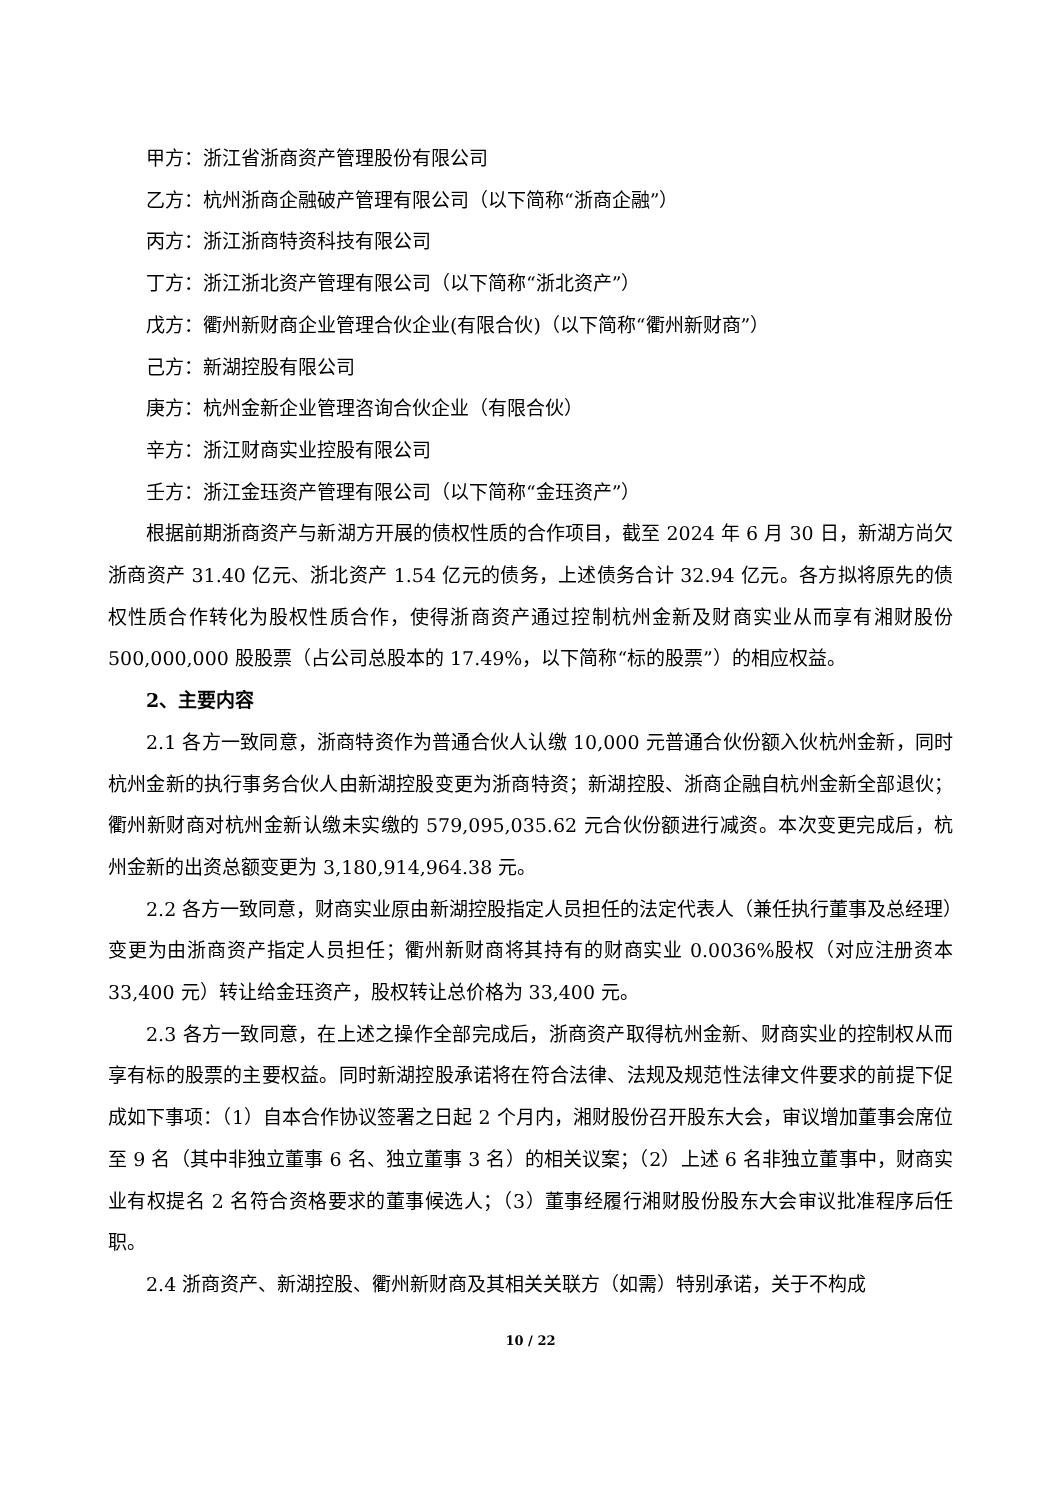甲方：浙江省浙商资产管理股份有限公司
乙方：杭州浙商企融破产管理有限公司（以下简称“浙商企融”）
丙方：浙江浙商特资科技有限公司
丁方：浙江浙北资产管理有限公司（以下简称“浙北资产”）
戊方：衢州新财商企业管理合伙企业(有限合伙)（以下简称“衢州新财商”）
己方：新湖控股有限公司
庚方：杭州金新企业管理咨询合伙企业（有限合伙）
辛方：浙江财商实业控股有限公司
壬方：浙江金珏资产管理有限公司（以下简称“金珏资产”）
根据前期浙商资产与新湖方开展的债权性质的合作项目，截至 2024 年 6 月 30 日，新湖方尚欠浙商资产 31.40 亿元、浙北资产 1.54 亿元的债务，上述债务合计 32.94 亿元。各方拟将原先的债权性质合作转化为股权性质合作，使得浙商资产通过控制杭州金新及财商实业从而享有湘财股份 500,000,000 股股票（占公司总股本的 17.49%，以下简称“标的股票”）的相应权益。
2、主要内容
2.1 各方一致同意，浙商特资作为普通合伙人认缴 10,000 元普通合伙份额入伙杭州金新，同时杭州金新的执行事务合伙人由新湖控股变更为浙商特资；新湖控股、浙商企融自杭州金新全部退伙；衢州新财商对杭州金新认缴未实缴的 579,095,035.62 元合伙份额进行减资。本次变更完成后，杭州金新的出资总额变更为 3,180,914,964.38 元。
2.2 各方一致同意，财商实业原由新湖控股指定人员担任的法定代表人（兼任执行董事及总经理）变更为由浙商资产指定人员担任；衢州新财商将其持有的财商实业 0.0036%股权（对应注册资本 33,400 元）转让给金珏资产，股权转让总价格为 33,400 元。
2.3 各方一致同意，在上述之操作全部完成后，浙商资产取得杭州金新、财商实业的控制权从而享有标的股票的主要权益。同时新湖控股承诺将在符合法律、法规及规范性法律文件要求的前提下促成如下事项：（1）自本合作协议签署之日起 2 个月内，湘财股份召开股东大会，审议增加董事会席位至 9 名（其中非独立董事 6 名、独立董事 3 名）的相关议案；（2）上述 6 名非独立董事中，财商实业有权提名 2 名符合资格要求的董事候选人；（3）董事经履行湘财股份股东大会审议批准程序后任职。
2.4 浙商资产、新湖控股、衢州新财商及其相关关联方（如需）特别承诺，关于不构成
10 / 22